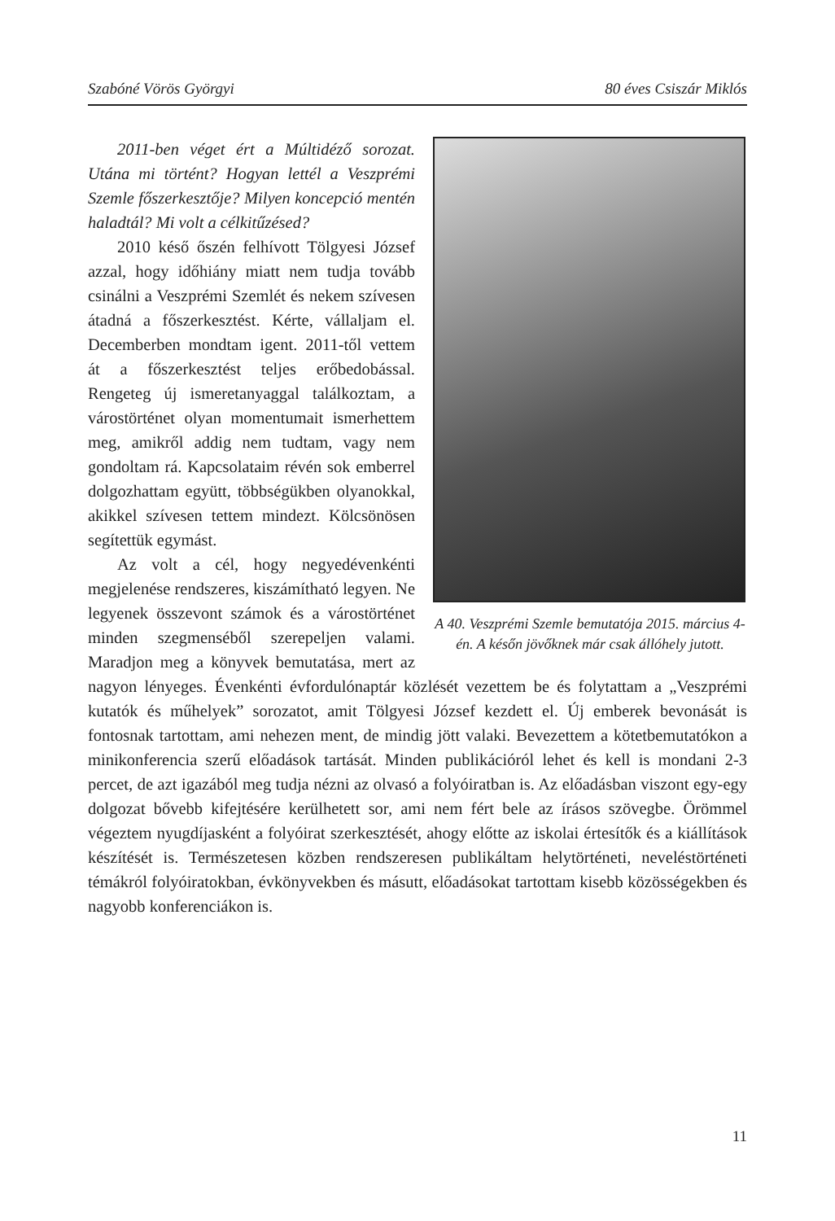Szabóné Vörös Györgyi 80 éves Csiszár Miklós
A 40. Veszprémi Szemle bemutatója 2015. március 4-én. A későn jövőknek már csak állóhely jutott.
2011-ben véget ért a Múltidéző sorozat. Utána mi történt? Hogyan lettél a Veszprémi Szemle főszerkesztője? Milyen koncepció mentén haladtál? Mi volt a célkitűzésed?
2010 késő őszén felhívott Tölgyesi József azzal, hogy időhiány miatt nem tudja tovább csinálni a Veszprémi Szemlét és nekem szívesen átadná a főszerkesztést. Kérte, vállaljam el. Decemberben mondtam igent. 2011-től vettem át a főszerkesztést teljes erőbedobással. Rengeteg új ismeretanyaggal találkoztam, a várostörténet olyan momentumait ismerhettem meg, amikről addig nem tudtam, vagy nem gondoltam rá. Kapcsolataim révén sok emberrel dolgozhattam együtt, többségükben olyanokkal, akikkel szívesen tettem mindezt. Kölcsönösen segítettük egymást.
Az volt a cél, hogy negyedévenkénti megjelenése rendszeres, kiszámítható legyen. Ne legyenek összevont számok és a várostörténet minden szegmenséből szerepeljen valami. Maradjon meg a könyvek bemutatása, mert az nagyon lényeges. Évenkénti évfordulónaptár közlését vezettem be és folytattam a „Veszprémi kutatók és műhelyek” sorozatot, amit Tölgyesi József kezdett el. Új emberek bevonását is fontosnak tartottam, ami nehezen ment, de mindig jött valaki. Bevezettem a kötetbemutatókon a minikonferencia szerű előadások tartását. Minden publikációról lehet és kell is mondani 2-3 percet, de azt igazából meg tudja nézni az olvasó a folyóiratban is. Az előadásban viszont egy-egy dolgozat bővebb kifejtésére kerülhetett sor, ami nem fért bele az írásos szövegbe. Örömmel végeztem nyugdíjasként a folyóirat szerkesztését, ahogy előtte az iskolai értesítők és a kiállítások készítését is. Természetesen közben rendszeresen publikáltam helytörténeti, neveléstörténeti témákról folyóiratokban, évkönyvekben és másutt, előadásokat tartottam kisebb közösségekben és nagyobb konferenciákon is.
11